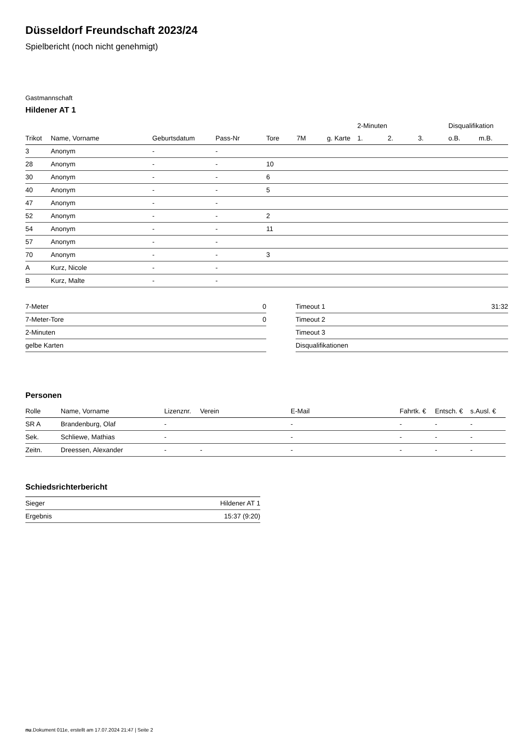Düsseldorf Freundschaft 2023/24
Spielbericht (noch nicht genehmigt)
Gastmannschaft
Hildener AT 1
| | | | | | | | 2-Minuten | | | Disqualifikation | |
| --- | --- | --- | --- | --- | --- | --- | --- | --- | --- | --- | --- |
| Trikot | Name, Vorname | Geburtsdatum | Pass-Nr | Tore | 7M | g. Karte | 1. | 2. | 3. | o.B. | m.B. |
| 3 | Anonym | - | - | | | | | | | | |
| 28 | Anonym | - | - | 10 | | | | | | | |
| 30 | Anonym | - | - | 6 | | | | | | | |
| 40 | Anonym | - | - | 5 | | | | | | | |
| 47 | Anonym | - | - | | | | | | | | |
| 52 | Anonym | - | - | 2 | | | | | | | |
| 54 | Anonym | - | - | 11 | | | | | | | |
| 57 | Anonym | - | - | | | | | | | | |
| 70 | Anonym | - | - | 3 | | | | | | | |
| A | Kurz, Nicole | - | - | | | | | | | | |
| B | Kurz, Malte | - | - | | | | | | | | |
| 7-Meter | 0 |
| 7-Meter-Tore | 0 |
| 2-Minuten | |
| gelbe Karten | |
| Timeout 1 | 31:32 |
| Timeout 2 | |
| Timeout 3 | |
| Disqualifikationen | |
Personen
| Rolle | Name, Vorname | Lizenznr. | Verein | E-Mail | Fahrtk. € | Entsch. € | s.Ausl. € |
| --- | --- | --- | --- | --- | --- | --- | --- |
| SR A | Brandenburg, Olaf | - | | - | - | - | - |
| Sek. | Schliewe, Mathias | - | | - | - | - | - |
| Zeitn. | Dreessen, Alexander | - | - | - | - | - | - |
Schiedsrichterbericht
| Sieger | Hildener AT 1 |
| Ergebnis | 15:37 (9:20) |
nu.Dokument 011e, erstellt am 17.07.2024 21:47 | Seite 2